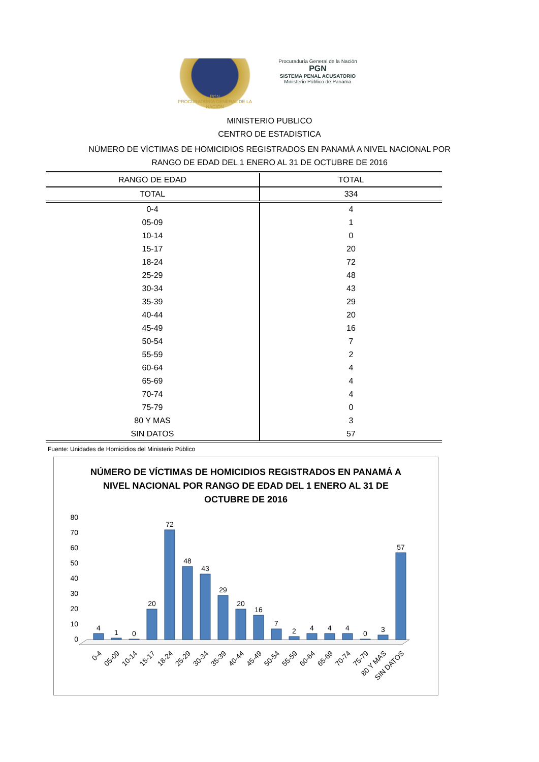PGN
PROCURADURIA GENERAL DE LA NACIÓN
Procuraduría General de la Nación
PGN
SISTEMA PENAL ACUSATORIO
Ministerio Público de Panamá
MINISTERIO PUBLICO
CENTRO DE ESTADISTICA
NÚMERO DE VÍCTIMAS DE HOMICIDIOS REGISTRADOS EN PANAMÁ A NIVEL NACIONAL POR
RANGO DE EDAD DEL 1 ENERO AL 31 DE OCTUBRE DE 2016
| RANGO DE EDAD | TOTAL |
| --- | --- |
| TOTAL | 334 |
| 0-4 | 4 |
| 05-09 | 1 |
| 10-14 | 0 |
| 15-17 | 20 |
| 18-24 | 72 |
| 25-29 | 48 |
| 30-34 | 43 |
| 35-39 | 29 |
| 40-44 | 20 |
| 45-49 | 16 |
| 50-54 | 7 |
| 55-59 | 2 |
| 60-64 | 4 |
| 65-69 | 4 |
| 70-74 | 4 |
| 75-79 | 0 |
| 80 Y MAS | 3 |
| SIN DATOS | 57 |
Fuente: Unidades de Homicidios del Ministerio Público
NÚMERO DE VÍCTIMAS DE HOMICIDIOS REGISTRADOS EN PANAMÁ A NIVEL NACIONAL POR RANGO DE EDAD DEL 1 ENERO AL 31 DE OCTUBRE DE 2016
80
70
60
50
40
30
20
10
0
4
1
0
20
72
48
43
29
20
16
7
2
4
4
4
0
3
57
0-4
05-09
10-14
15-17
18-24
25-29
30-34
35-39
40-44
45-49
50-54
55-59
60-64
65-69
70-74
75-79
80 Y MAS
SIN DATOS